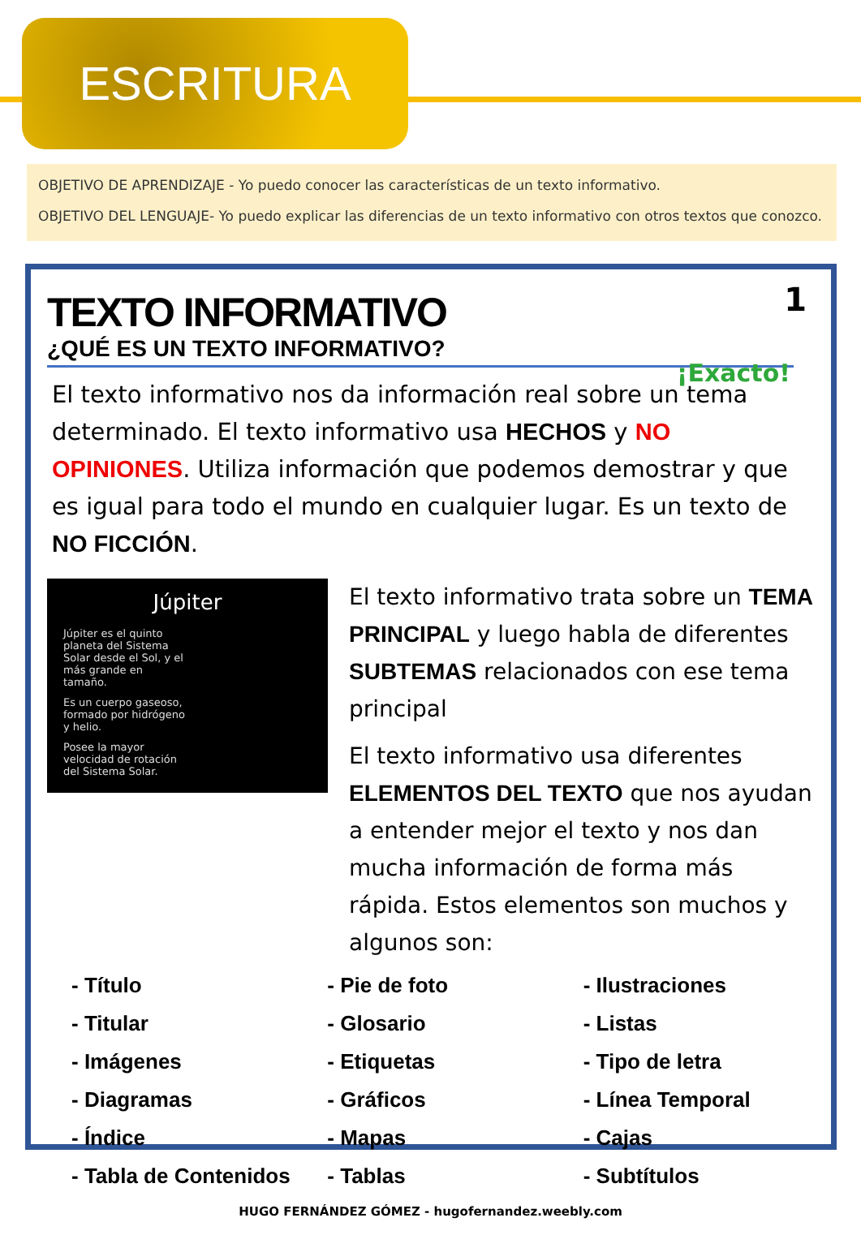ESCRITURA
OBJETIVO DE APRENDIZAJE - Yo puedo conocer las características de un texto informativo.
OBJETIVO DEL LENGUAJE- Yo puedo explicar las diferencias de un texto informativo con otros textos que conozco.
1
¡Exacto!
TEXTO INFORMATIVO
¿QUÉ ES UN TEXTO INFORMATIVO?
El texto informativo nos da información real sobre un tema determinado. El texto informativo usa HECHOS y NO OPINIONES. Utiliza información que podemos demostrar y que es igual para todo el mundo en cualquier lugar. Es un texto de NO FICCIÓN.
Júpiter
Júpiter es el quinto planeta del Sistema Solar desde el Sol, y el más grande en tamaño.
Es un cuerpo gaseoso, formado por hidrógeno y helio.
Posee la mayor velocidad de rotación del Sistema Solar.
El texto informativo trata sobre un TEMA PRINCIPAL y luego habla de diferentes SUBTEMAS relacionados con ese tema principal
El texto informativo usa diferentes ELEMENTOS DEL TEXTO que nos ayudan a entender mejor el texto y nos dan mucha información de forma más rápida. Estos elementos son muchos y algunos son:
- Título
- Titular
- Imágenes
- Diagramas
- Índice
- Tabla de Contenidos
- Pie de foto
- Glosario
- Etiquetas
- Gráficos
- Mapas
- Tablas
- Ilustraciones
- Listas
- Tipo de letra
- Línea Temporal
- Cajas
- Subtítulos
HUGO FERNÁNDEZ GÓMEZ - hugofernandez.weebly.com